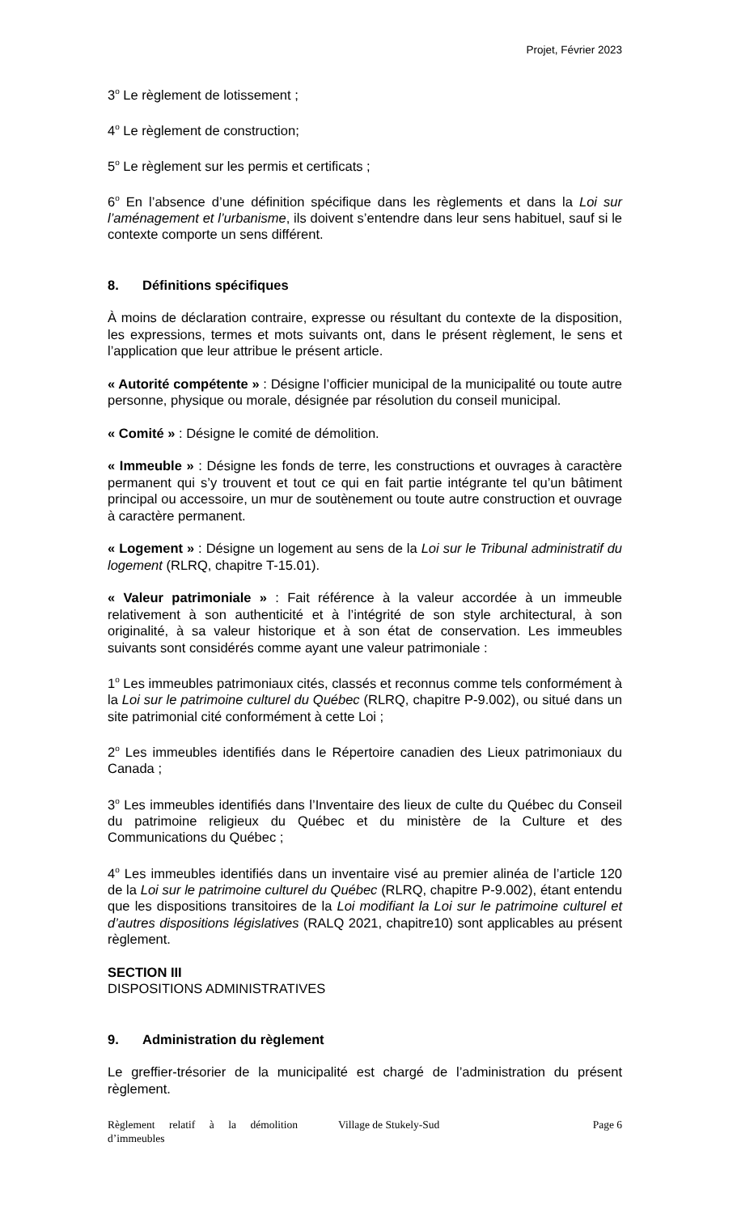Projet, Février 2023
3<sup>o</sup> Le règlement de lotissement ;
4<sup>o</sup> Le règlement de construction;
5<sup>o</sup> Le règlement sur les permis et certificats ;
6<sup>o</sup> En l’absence d’une définition spécifique dans les règlements et dans la Loi sur l’aménagement et l’urbanisme, ils doivent s’entendre dans leur sens habituel, sauf si le contexte comporte un sens différent.
8. Définitions spécifiques
À moins de déclaration contraire, expresse ou résultant du contexte de la disposition, les expressions, termes et mots suivants ont, dans le présent règlement, le sens et l’application que leur attribue le présent article.
« Autorité compétente » : Désigne l’officier municipal de la municipalité ou toute autre personne, physique ou morale, désignée par résolution du conseil municipal.
« Comité » : Désigne le comité de démolition.
« Immeuble » : Désigne les fonds de terre, les constructions et ouvrages à caractère permanent qui s’y trouvent et tout ce qui en fait partie intégrante tel qu’un bâtiment principal ou accessoire, un mur de soutènement ou toute autre construction et ouvrage à caractère permanent.
« Logement » : Désigne un logement au sens de la Loi sur le Tribunal administratif du logement (RLRQ, chapitre T-15.01).
« Valeur patrimoniale » : Fait référence à la valeur accordée à un immeuble relativement à son authenticité et à l’intégrité de son style architectural, à son originalité, à sa valeur historique et à son état de conservation. Les immeubles suivants sont considérés comme ayant une valeur patrimoniale :
1<sup>o</sup> Les immeubles patrimoniaux cités, classés et reconnus comme tels conformément à la Loi sur le patrimoine culturel du Québec (RLRQ, chapitre P-9.002), ou situé dans un site patrimonial cité conformément à cette Loi ;
2<sup>o</sup> Les immeubles identifiés dans le Répertoire canadien des Lieux patrimoniaux du Canada ;
3<sup>o</sup> Les immeubles identifiés dans l’Inventaire des lieux de culte du Québec du Conseil du patrimoine religieux du Québec et du ministère de la Culture et des Communications du Québec ;
4<sup>o</sup> Les immeubles identifiés dans un inventaire visé au premier alinéa de l’article 120 de la Loi sur le patrimoine culturel du Québec (RLRQ, chapitre P-9.002), étant entendu que les dispositions transitoires de la Loi modifiant la Loi sur le patrimoine culturel et d’autres dispositions législatives (RALQ 2021, chapitre10) sont applicables au présent règlement.
SECTION III
DISPOSITIONS ADMINISTRATIVES
9. Administration du règlement
Le greffier-trésorier de la municipalité est chargé de l’administration du présent règlement.
Règlement relatif à la démolition d’immeubles
Village de Stukely-Sud Page 6